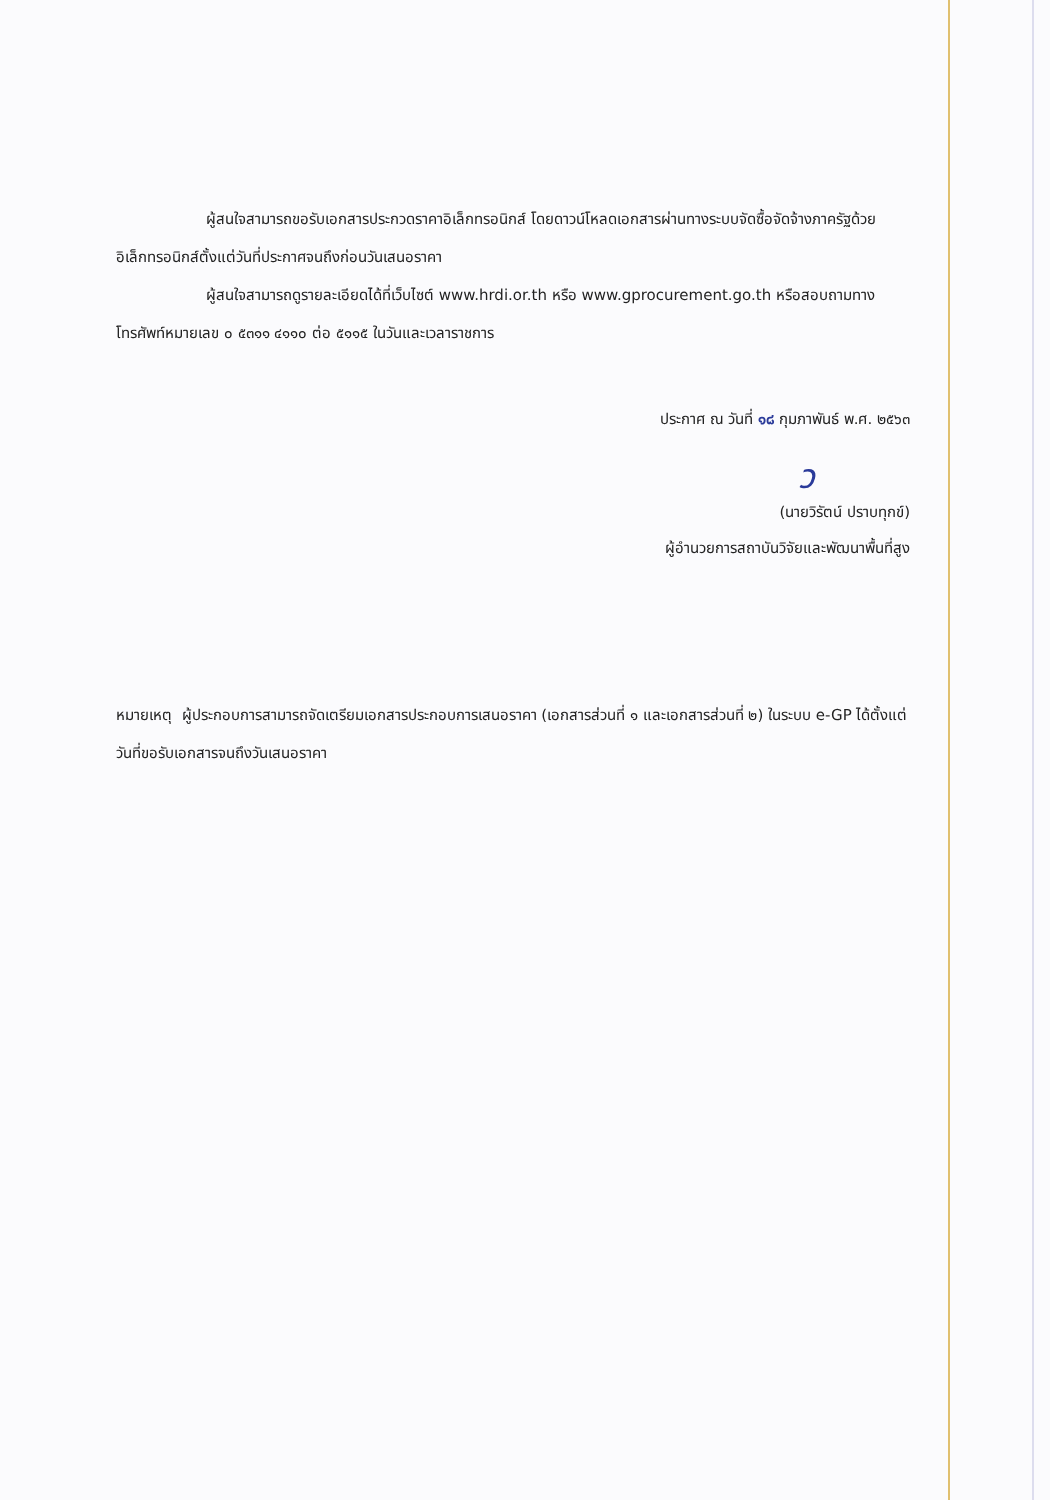ผู้สนใจสามารถขอรับเอกสารประกวดราคาอิเล็กทรอนิกส์ โดยดาวน์โหลดเอกสารผ่านทางระบบจัดซื้อจัดจ้างภาครัฐด้วยอิเล็กทรอนิกส์ตั้งแต่วันที่ประกาศจนถึงก่อนวันเสนอราคา
ผู้สนใจสามารถดูรายละเอียดได้ที่เว็บไซต์ www.hrdi.or.th หรือ www.gprocurement.go.th หรือสอบถามทางโทรศัพท์หมายเลข ๐ ๕๓๑๑ ๔๑๑๐ ต่อ ๕๑๑๕ ในวันและเวลาราชการ
ประกาศ ณ วันที่ ๑๘ กุมภาพันธ์ พ.ศ. ๒๕๖๓
ว
(นายวิรัตน์ ปราบทุกข์)
ผู้อำนวยการสถาบันวิจัยและพัฒนาพื้นที่สูง
หมายเหตุ ผู้ประกอบการสามารถจัดเตรียมเอกสารประกอบการเสนอราคา (เอกสารส่วนที่ ๑ และเอกสารส่วนที่ ๒) ในระบบ e-GP ได้ตั้งแต่วันที่ขอรับเอกสารจนถึงวันเสนอราคา